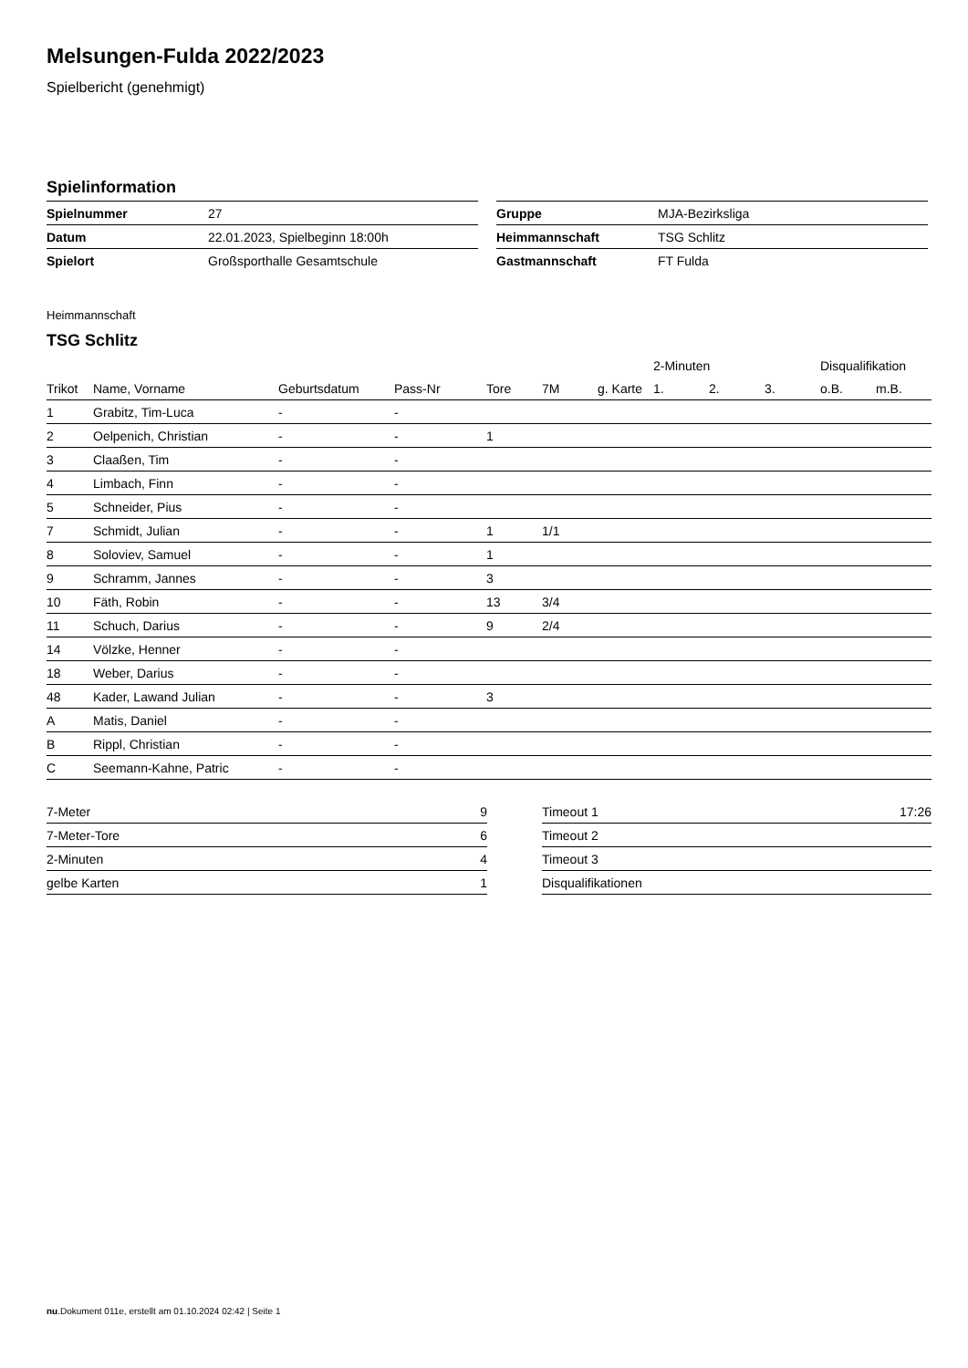Melsungen-Fulda 2022/2023
Spielbericht (genehmigt)
Spielinformation
| Spielnummer | 27 |
| Datum | 22.01.2023, Spielbeginn 18:00h |
| Spielort | Großsporthalle Gesamtschule |
| Gruppe | MJA-Bezirksliga |
| Heimmannschaft | TSG Schlitz |
| Gastmannschaft | FT Fulda |
Heimmannschaft
TSG Schlitz
| | | | | | | | 2-Minuten | | | Disqualifikation | |
| --- | --- | --- | --- | --- | --- | --- | --- | --- | --- | --- | --- |
| Trikot | Name, Vorname | Geburtsdatum | Pass-Nr | Tore | 7M | g. Karte | 1. | 2. | 3. | o.B. | m.B. |
| 1 | Grabitz, Tim-Luca | - | - | | | | | | | | |
| 2 | Oelpenich, Christian | - | - | 1 | | | | | | | |
| 3 | Claaßen, Tim | - | - | | | | | | | | |
| 4 | Limbach, Finn | - | - | | | | | | | | |
| 5 | Schneider, Pius | - | - | | | | | | | | |
| 7 | Schmidt, Julian | - | - | 1 | 1/1 | | | | | | |
| 8 | Soloviev, Samuel | - | - | 1 | | | | | | | |
| 9 | Schramm, Jannes | - | - | 3 | | | | | | | |
| 10 | Fäth, Robin | - | - | 13 | 3/4 | | | | | | |
| 11 | Schuch, Darius | - | - | 9 | 2/4 | | | | | | |
| 14 | Völzke, Henner | - | - | | | | | | | | |
| 18 | Weber, Darius | - | - | | | | | | | | |
| 48 | Kader, Lawand Julian | - | - | 3 | | | | | | | |
| A | Matis, Daniel | - | - | | | | | | | | |
| B | Rippl, Christian | - | - | | | | | | | | |
| C | Seemann-Kahne, Patric | - | - | | | | | | | | |
| 7-Meter | 9 |
| 7-Meter-Tore | 6 |
| 2-Minuten | 4 |
| gelbe Karten | 1 |
| Timeout 1 | 17:26 |
| Timeout 2 | |
| Timeout 3 | |
| Disqualifikationen | |
nu.Dokument 011e, erstellt am 01.10.2024 02:42 | Seite 1